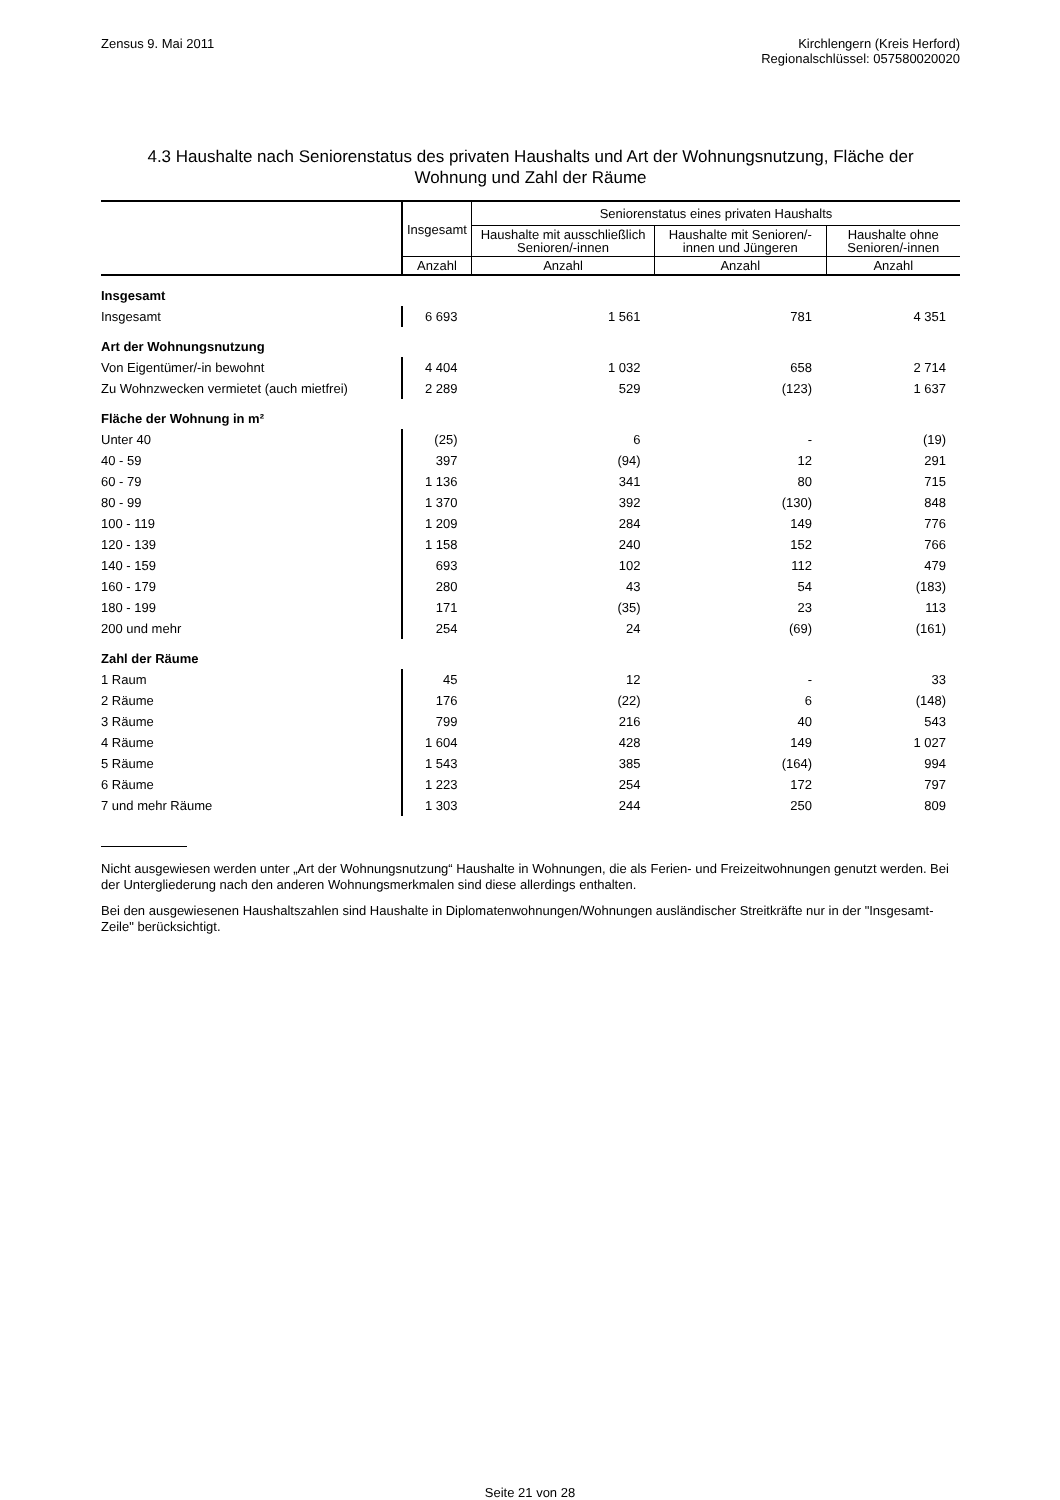Zensus 9. Mai 2011 Kirchlengern (Kreis Herford)
Regionalschlüssel: 057580020020
4.3 Haushalte nach Seniorenstatus des privaten Haushalts und Art der Wohnungsnutzung, Fläche der Wohnung und Zahl der Räume
| | Insgesamt | Seniorenstatus eines privaten Haushalts | | |
| --- | --- | --- | --- | --- |
| | | Haushalte mit ausschließlich Senioren/-innen | Haushalte mit Senioren/-innen und Jüngeren | Haushalte ohne Senioren/-innen |
| | Anzahl | Anzahl | Anzahl | Anzahl |
| Insgesamt | | | | |
| Insgesamt | 6 693 | 1 561 | 781 | 4 351 |
| Art der Wohnungsnutzung | | | | |
| Von Eigentümer/-in bewohnt | 4 404 | 1 032 | 658 | 2 714 |
| Zu Wohnzwecken vermietet (auch mietfrei) | 2 289 | 529 | (123) | 1 637 |
| Fläche der Wohnung in m² | | | | |
| Unter 40 | (25) | 6 | - | (19) |
| 40 - 59 | 397 | (94) | 12 | 291 |
| 60 - 79 | 1 136 | 341 | 80 | 715 |
| 80 - 99 | 1 370 | 392 | (130) | 848 |
| 100 - 119 | 1 209 | 284 | 149 | 776 |
| 120 - 139 | 1 158 | 240 | 152 | 766 |
| 140 - 159 | 693 | 102 | 112 | 479 |
| 160 - 179 | 280 | 43 | 54 | (183) |
| 180 - 199 | 171 | (35) | 23 | 113 |
| 200 und mehr | 254 | 24 | (69) | (161) |
| Zahl der Räume | | | | |
| 1 Raum | 45 | 12 | - | 33 |
| 2 Räume | 176 | (22) | 6 | (148) |
| 3 Räume | 799 | 216 | 40 | 543 |
| 4 Räume | 1 604 | 428 | 149 | 1 027 |
| 5 Räume | 1 543 | 385 | (164) | 994 |
| 6 Räume | 1 223 | 254 | 172 | 797 |
| 7 und mehr Räume | 1 303 | 244 | 250 | 809 |
Nicht ausgewiesen werden unter „Art der Wohnungsnutzung“ Haushalte in Wohnungen, die als Ferien- und Freizeitwohnungen genutzt werden. Bei der Untergliederung nach den anderen Wohnungsmerkmalen sind diese allerdings enthalten.
Bei den ausgewiesenen Haushaltszahlen sind Haushalte in Diplomatenwohnungen/Wohnungen ausländischer Streitkräfte nur in der "Insgesamt-Zeile" berücksichtigt.
Seite 21 von 28